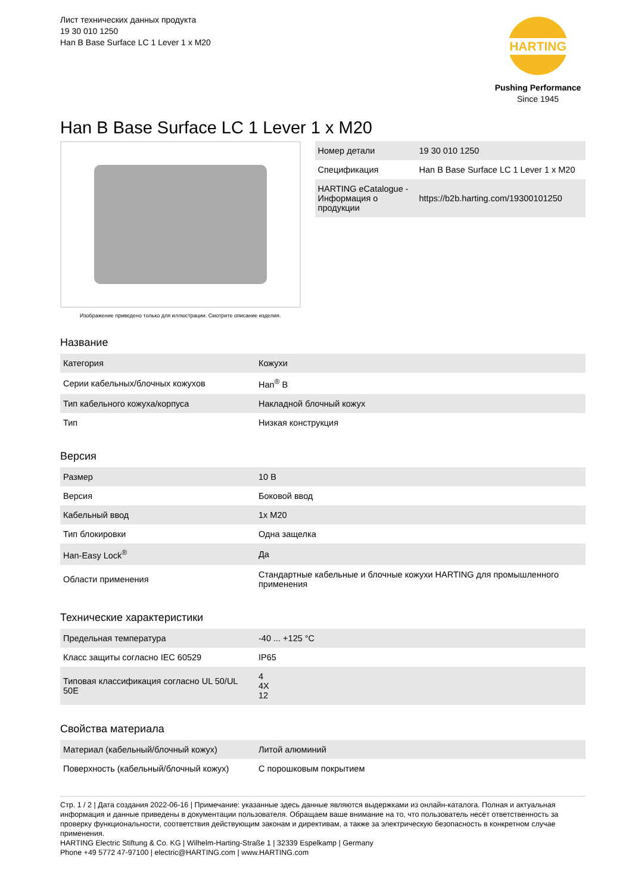Лист технических данных продукта
19 30 010 1250
Han B Base Surface LC 1 Lever 1 x M20
HARTING
Pushing Performance
Since 1945
Han B Base Surface LC 1 Lever 1 x M20
Изображение приведено только для иллюстрации. Смотрите описание изделия.
| Номер детали | 19 30 010 1250 |
| Спецификация | Han B Base Surface LC 1 Lever 1 x M20 |
| HARTING eCatalogue - Информация о продукции | https://b2b.harting.com/19300101250 |
Название
| Категория | Кожухи |
| Серии кабельных/блочных кожухов | Han<sup>®</sup> B |
| Тип кабельного кожуха/корпуса | Накладной блочный кожух |
| Тип | Низкая конструкция |
Версия
| Размер | 10 B |
| Версия | Боковой ввод |
| Кабельный ввод | 1x M20 |
| Тип блокировки | Одна защелка |
| Han-Easy Lock<sup>®</sup> | Да |
| Области применения | Стандартные кабельные и блочные кожухи HARTING для промышленного применения |
Технические характеристики
| Предельная температура | -40 ... +125 °C |
| Класс защиты согласно IEC 60529 | IP65 |
| Типовая классификация согласно UL 50/UL 50E | 4 4X 12 |
Свойства материала
| Материал (кабельный/блочный кожух) | Литой алюминий |
| Поверхность (кабельный/блочный кожух) | С порошковым покрытием |
Стр. 1 / 2 | Дата создания 2022-06-16 | Примечание: указанные здесь данные являются выдержками из онлайн-каталога. Полная и актуальная информация и данные приведены в документации пользователя. Обращаем ваше внимание на то, что пользователь несёт ответственность за проверку функциональности, соответствия действующим законам и директивам, а также за электрическую безопасность в конкретном случае применения.
HARTING Electric Stiftung & Co. KG | Wilhelm-Harting-Straße 1 | 32339 Espelkamp | Germany
Phone +49 5772 47-97100 | electric@HARTING.com | www.HARTING.com